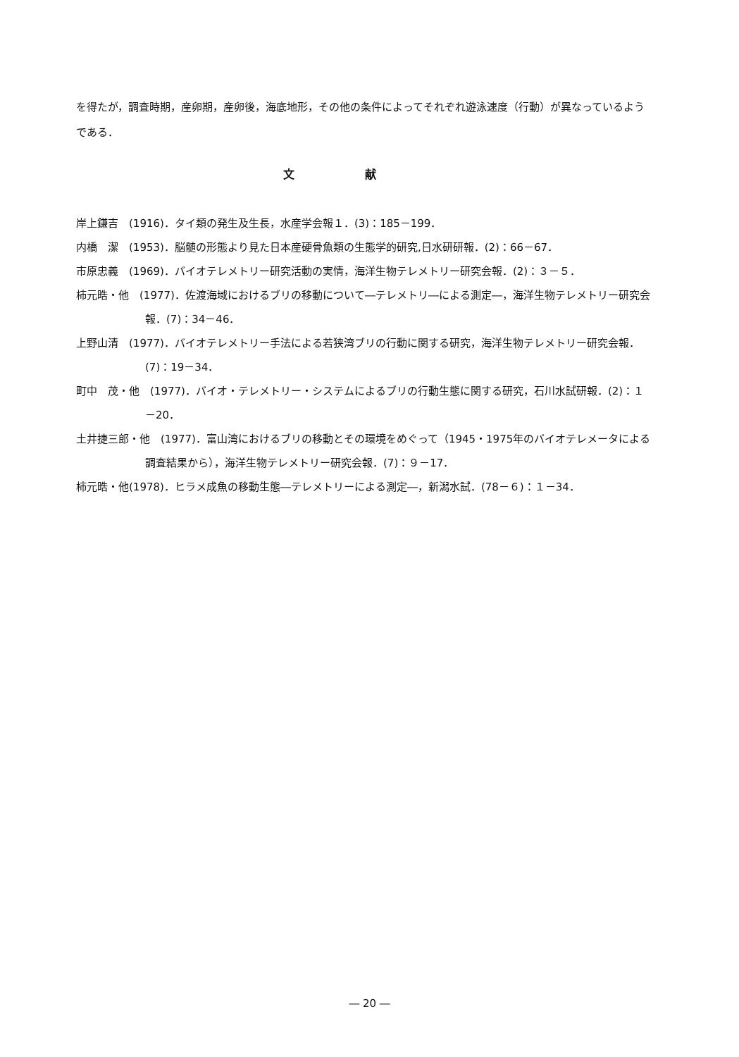を得たが，調査時期，産卵期，産卵後，海底地形，その他の条件によってそれぞれ遊泳速度（行動）が異なっているようである．
文献
岸上鎌吉　(1916)．タイ類の発生及生長，水産学会報１．(3)：185－199．
内橋　潔　(1953)．脳髄の形態より見た日本産硬骨魚類の生態学的研究,日水研研報．(2)：66－67．
市原忠義　(1969)．バイオテレメトリー研究活動の実情，海洋生物テレメトリー研究会報．(2)：３－５．
柿元晧・他　(1977)．佐渡海域におけるブリの移動について―テレメトリ―による測定―，海洋生物テレメトリー研究会報．(7)：34－46．
上野山清　(1977)．バイオテレメトリー手法による若狭湾ブリの行動に関する研究，海洋生物テレメトリー研究会報．(7)：19－34．
町中　茂・他　(1977)．バイオ・テレメトリー・システムによるブリの行動生態に関する研究，石川水試研報．(2)：１－20．
土井捷三郎・他　(1977)．富山湾におけるブリの移動とその環境をめぐって（1945・1975年のバイオテレメータによる調査結果から），海洋生物テレメトリー研究会報．(7)：９－17．
柿元晧・他(1978)．ヒラメ成魚の移動生態―テレメトリーによる測定―，新潟水試．(78－６)：１－34．
― 20 ―